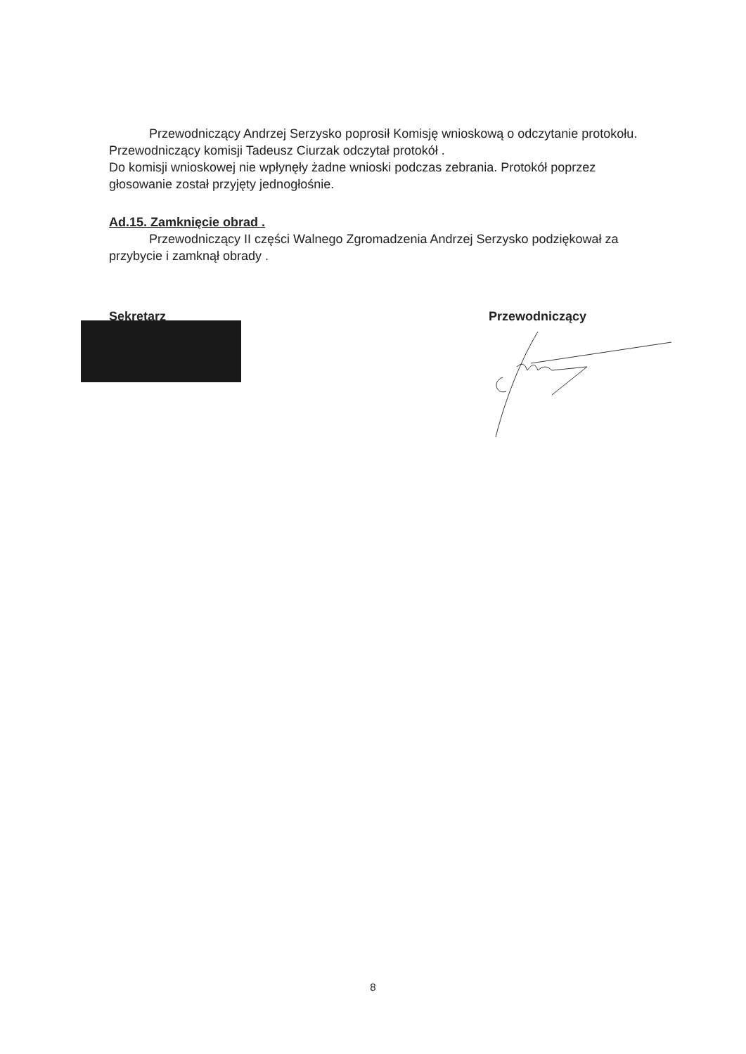Przewodniczący Andrzej Serzysko poprosił Komisję wnioskową o odczytanie protokołu.
Przewodniczący komisji Tadeusz Ciurzak odczytał protokół .
Do komisji wnioskowej nie wpłynęły żadne wnioski podczas zebrania. Protokół poprzez głosowanie został przyjęty jednogłośnie.
Ad.15. Zamknięcie obrad .
Przewodniczący II części Walnego Zgromadzenia Andrzej Serzysko podziękował za przybycie i zamknął obrady .
Sekretarz Przewodniczący
8